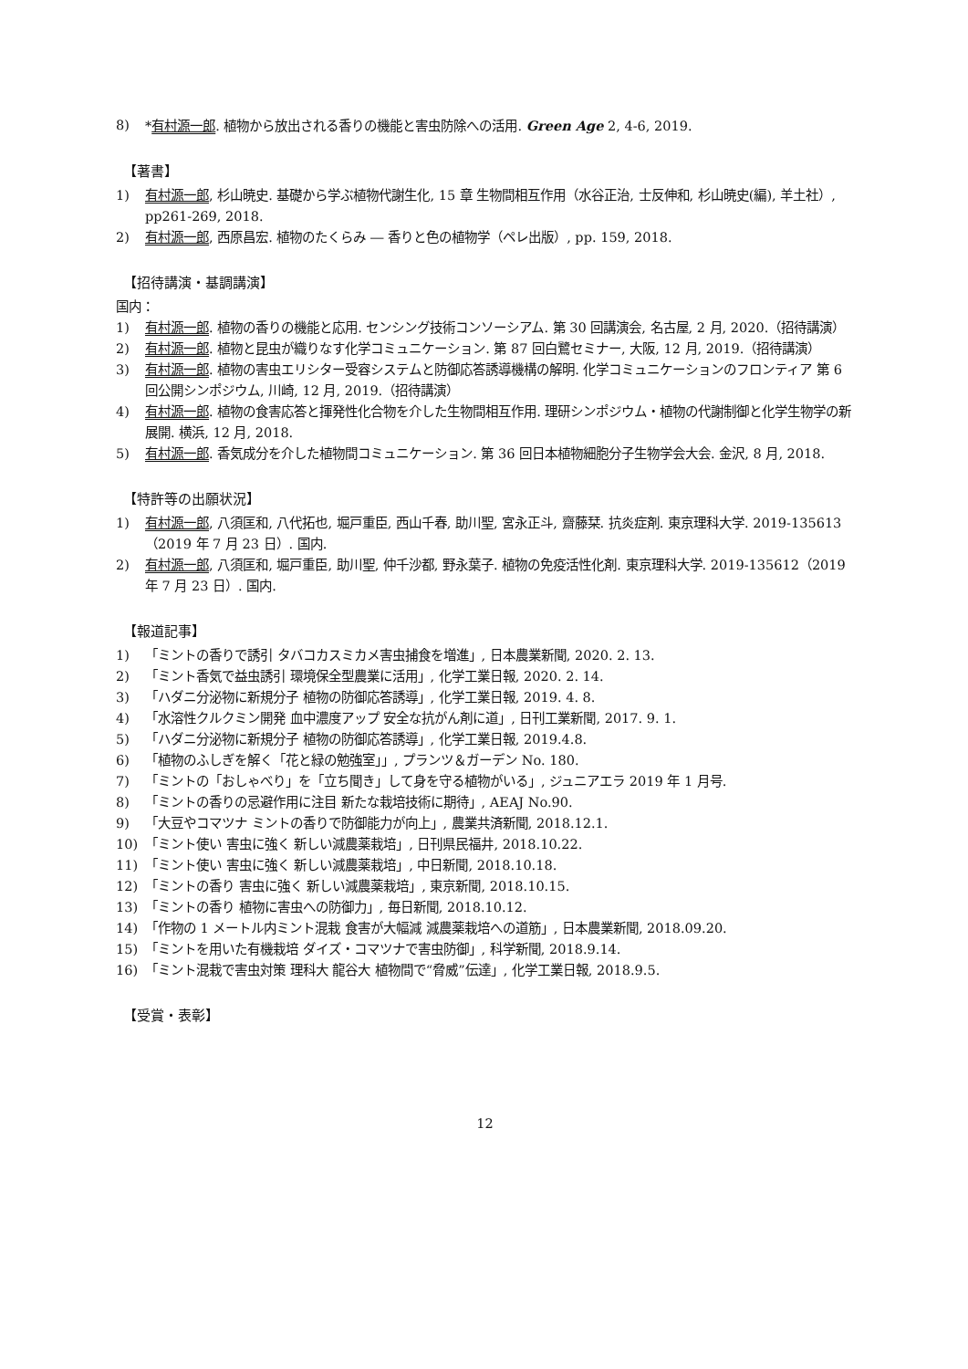8) *有村源一郎. 植物から放出される香りの機能と害虫防除への活用. Green Age 2, 4-6, 2019.
【著書】
1) 有村源一郎, 杉山暁史. 基礎から学ぶ植物代謝生化, 15 章 生物間相互作用（水谷正治, 士反伸和, 杉山暁史(編), 羊土社）, pp261-269, 2018.
2) 有村源一郎, 西原昌宏. 植物のたくらみ ― 香りと色の植物学（ペレ出版）, pp. 159, 2018.
【招待講演・基調講演】
国内：
1) 有村源一郎. 植物の香りの機能と応用. センシング技術コンソーシアム. 第 30 回講演会, 名古屋, 2 月, 2020.（招待講演）
2) 有村源一郎. 植物と昆虫が織りなす化学コミュニケーション. 第 87 回白鷺セミナー, 大阪, 12 月, 2019.（招待講演）
3) 有村源一郎. 植物の害虫エリシター受容システムと防御応答誘導機構の解明. 化学コミュニケーションのフロンティア 第 6 回公開シンポジウム, 川崎, 12 月, 2019.（招待講演）
4) 有村源一郎. 植物の食害応答と揮発性化合物を介した生物間相互作用. 理研シンポジウム・植物の代謝制御と化学生物学の新展開. 横浜, 12 月, 2018.
5) 有村源一郎. 香気成分を介した植物間コミュニケーション. 第 36 回日本植物細胞分子生物学会大会. 金沢, 8 月, 2018.
【特許等の出願状況】
1) 有村源一郎, 八須匡和, 八代拓也, 堀戸重臣, 西山千春, 助川聖, 宮永正斗, 齋藤栞. 抗炎症剤. 東京理科大学. 2019-135613（2019 年 7 月 23 日）. 国内.
2) 有村源一郎, 八須匡和, 堀戸重臣, 助川聖, 仲千沙都, 野永葉子. 植物の免疫活性化剤. 東京理科大学. 2019-135612（2019 年 7 月 23 日）. 国内.
【報道記事】
1) 「ミントの香りで誘引 タバコカスミカメ害虫捕食を増進」, 日本農業新聞, 2020. 2. 13.
2) 「ミント香気で益虫誘引 環境保全型農業に活用」, 化学工業日報, 2020. 2. 14.
3) 「ハダニ分泌物に新規分子 植物の防御応答誘導」, 化学工業日報, 2019. 4. 8.
4) 「水溶性クルクミン開発 血中濃度アップ 安全な抗がん剤に道」, 日刊工業新聞, 2017. 9. 1.
5) 「ハダニ分泌物に新規分子 植物の防御応答誘導」, 化学工業日報, 2019.4.8.
6) 「植物のふしぎを解く「花と緑の勉強室」」, プランツ＆ガーデン No. 180.
7) 「ミントの「おしゃべり」を「立ち聞き」して身を守る植物がいる」, ジュニアエラ 2019 年 1 月号.
8) 「ミントの香りの忌避作用に注目 新たな栽培技術に期待」, AEAJ No.90.
9) 「大豆やコマツナ ミントの香りで防御能力が向上」, 農業共済新聞, 2018.12.1.
10) 「ミント使い 害虫に強く 新しい減農薬栽培」, 日刊県民福井, 2018.10.22.
11) 「ミント使い 害虫に強く 新しい減農薬栽培」, 中日新聞, 2018.10.18.
12) 「ミントの香り 害虫に強く 新しい減農薬栽培」, 東京新聞, 2018.10.15.
13) 「ミントの香り 植物に害虫への防御力」, 毎日新聞, 2018.10.12.
14) 「作物の 1 メートル内ミント混栽 食害が大幅減 減農薬栽培への道筋」, 日本農業新聞, 2018.09.20.
15) 「ミントを用いた有機栽培 ダイズ・コマツナで害虫防御」, 科学新聞, 2018.9.14.
16) 「ミント混栽で害虫対策 理科大 龍谷大 植物間で“脅威”伝達」, 化学工業日報, 2018.9.5.
【受賞・表彰】
12